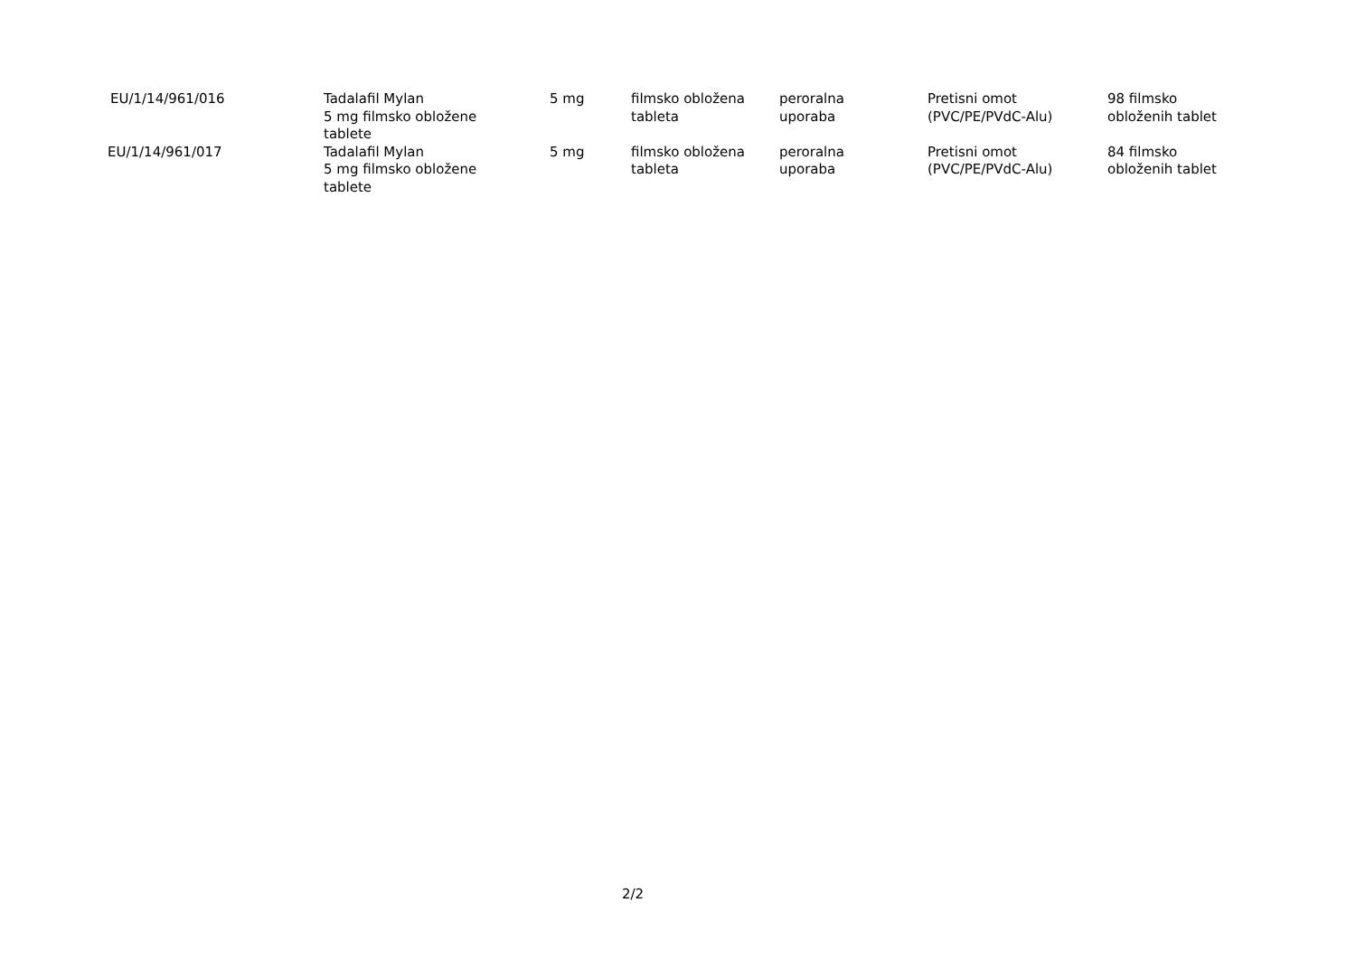| EU/1/14/961/016 | Tadalafil Mylan 5 mg filmsko obložene tablete | 5 mg | filmsko obložena tableta | peroralna uporaba | Pretisni omot (PVC/PE/PVdC-Alu) | 98 filmsko obloženih tablet |
| EU/1/14/961/017 | Tadalafil Mylan 5 mg filmsko obložene tablete | 5 mg | filmsko obložena tableta | peroralna uporaba | Pretisni omot (PVC/PE/PVdC-Alu) | 84 filmsko obloženih tablet |
2/2